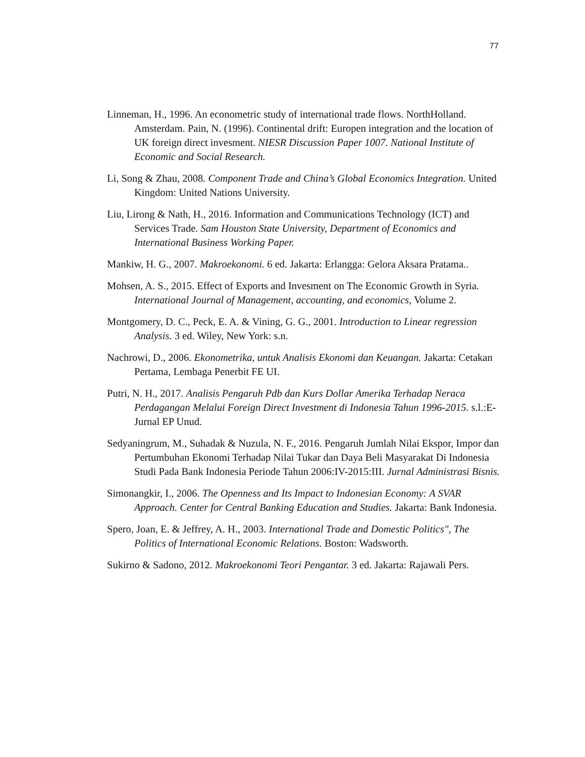77
Linneman, H., 1996. An econometric study of international trade flows. NorthHolland. Amsterdam. Pain, N. (1996). Continental drift: Europen integration and the location of UK foreign direct invesment. NIESR Discussion Paper 1007. National Institute of Economic and Social Research.
Li, Song & Zhau, 2008. Component Trade and China’s Global Economics Integration. United Kingdom: United Nations University.
Liu, Lirong & Nath, H., 2016. Information and Communications Technology (ICT) and Services Trade. Sam Houston State University, Department of Economics and International Business Working Paper.
Mankiw, H. G., 2007. Makroekonomi. 6 ed. Jakarta: Erlangga: Gelora Aksara Pratama..
Mohsen, A. S., 2015. Effect of Exports and Invesment on The Economic Growth in Syria. International Journal of Management, accounting, and economics, Volume 2.
Montgomery, D. C., Peck, E. A. & Vining, G. G., 2001. Introduction to Linear regression Analysis. 3 ed. Wiley, New York: s.n.
Nachrowi, D., 2006. Ekonometrika, untuk Analisis Ekonomi dan Keuangan. Jakarta: Cetakan Pertama, Lembaga Penerbit FE UI.
Putri, N. H., 2017. Analisis Pengaruh Pdb dan Kurs Dollar Amerika Terhadap Neraca Perdagangan Melalui Foreign Direct Investment di Indonesia Tahun 1996-2015. s.l.:E-Jurnal EP Unud.
Sedyaningrum, M., Suhadak & Nuzula, N. F., 2016. Pengaruh Jumlah Nilai Ekspor, Impor dan Pertumbuhan Ekonomi Terhadap Nilai Tukar dan Daya Beli Masyarakat Di Indonesia Studi Pada Bank Indonesia Periode Tahun 2006:IV-2015:III. Jurnal Administrasi Bisnis.
Simonangkir, I., 2006. The Openness and Its Impact to Indonesian Economy: A SVAR Approach. Center for Central Banking Education and Studies. Jakarta: Bank Indonesia.
Spero, Joan, E. & Jeffrey, A. H., 2003. International Trade and Domestic Politics", The Politics of International Economic Relations. Boston: Wadsworth.
Sukirno & Sadono, 2012. Makroekonomi Teori Pengantar. 3 ed. Jakarta: Rajawali Pers.